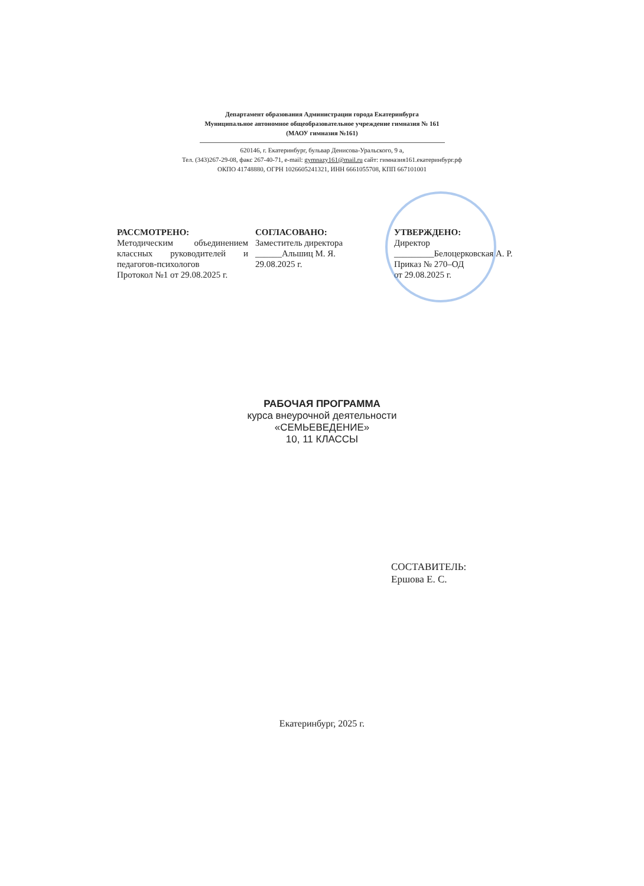Департамент образования Администрации города Екатеринбурга
Муниципальное автономное общеобразовательное учреждение гимназия № 161
(МАОУ гимназия №161)
620146, г. Екатеринбург, бульвар Денисова-Уральского, 9 а,
Тел. (343)267-29-08, факс 267-40-71, e-mail: gymnazy161@mail.ru сайт: гимназия161.екатеринбург.рф
ОКПО 41748880, ОГРН 1026605241321, ИНН 6661055708, КПП 667101001
РАССМОТРЕНО:
Методическим объединением классных руководителей и педагогов-психологов
Протокол №1 от 29.08.2025 г.
СОГЛАСОВАНО:
Заместитель директора
______Альшиц М. Я.
29.08.2025 г.
УТВЕРЖДЕНО:
Директор
_________Белоцерковская А. Р.
Приказ № 270–ОД
от 29.08.2025 г.
РАБОЧАЯ ПРОГРАММА
курса внеурочной деятельности
«СЕМЬЕВЕДЕНИЕ»
10, 11 КЛАССЫ
СОСТАВИТЕЛЬ:
Ершова Е. С.
Екатеринбург, 2025 г.